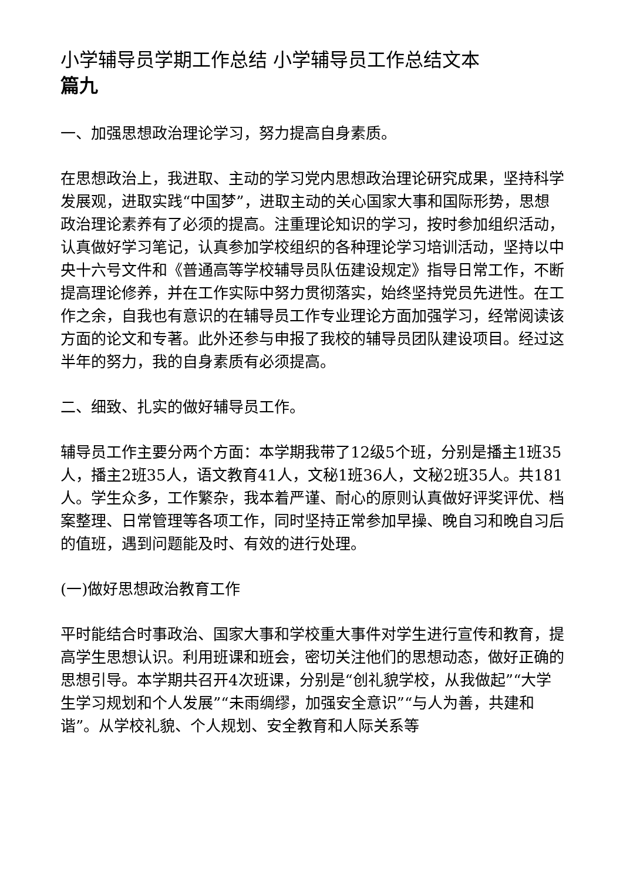小学辅导员学期工作总结 小学辅导员工作总结文本
篇九
一、加强思想政治理论学习，努力提高自身素质。
在思想政治上，我进取、主动的学习党内思想政治理论研究成果，坚持科学发展观，进取实践“中国梦”，进取主动的关心国家大事和国际形势，思想政治理论素养有了必须的提高。注重理论知识的学习，按时参加组织活动，认真做好学习笔记，认真参加学校组织的各种理论学习培训活动，坚持以中央十六号文件和《普通高等学校辅导员队伍建设规定》指导日常工作，不断提高理论修养，并在工作实际中努力贯彻落实，始终坚持党员先进性。在工作之余，自我也有意识的在辅导员工作专业理论方面加强学习，经常阅读该方面的论文和专著。此外还参与申报了我校的辅导员团队建设项目。经过这半年的努力，我的自身素质有必须提高。
二、细致、扎实的做好辅导员工作。
辅导员工作主要分两个方面：本学期我带了12级5个班，分别是播主1班35人，播主2班35人，语文教育41人，文秘1班36人，文秘2班35人。共181人。学生众多，工作繁杂，我本着严谨、耐心的原则认真做好评奖评优、档案整理、日常管理等各项工作，同时坚持正常参加早操、晚自习和晚自习后的值班，遇到问题能及时、有效的进行处理。
(一)做好思想政治教育工作
平时能结合时事政治、国家大事和学校重大事件对学生进行宣传和教育，提高学生思想认识。利用班课和班会，密切关注他们的思想动态，做好正确的思想引导。本学期共召开4次班课，分别是“创礼貌学校，从我做起”“大学生学习规划和个人发展”“未雨绸缪，加强安全意识”“与人为善，共建和谐”。从学校礼貌、个人规划、安全教育和人际关系等